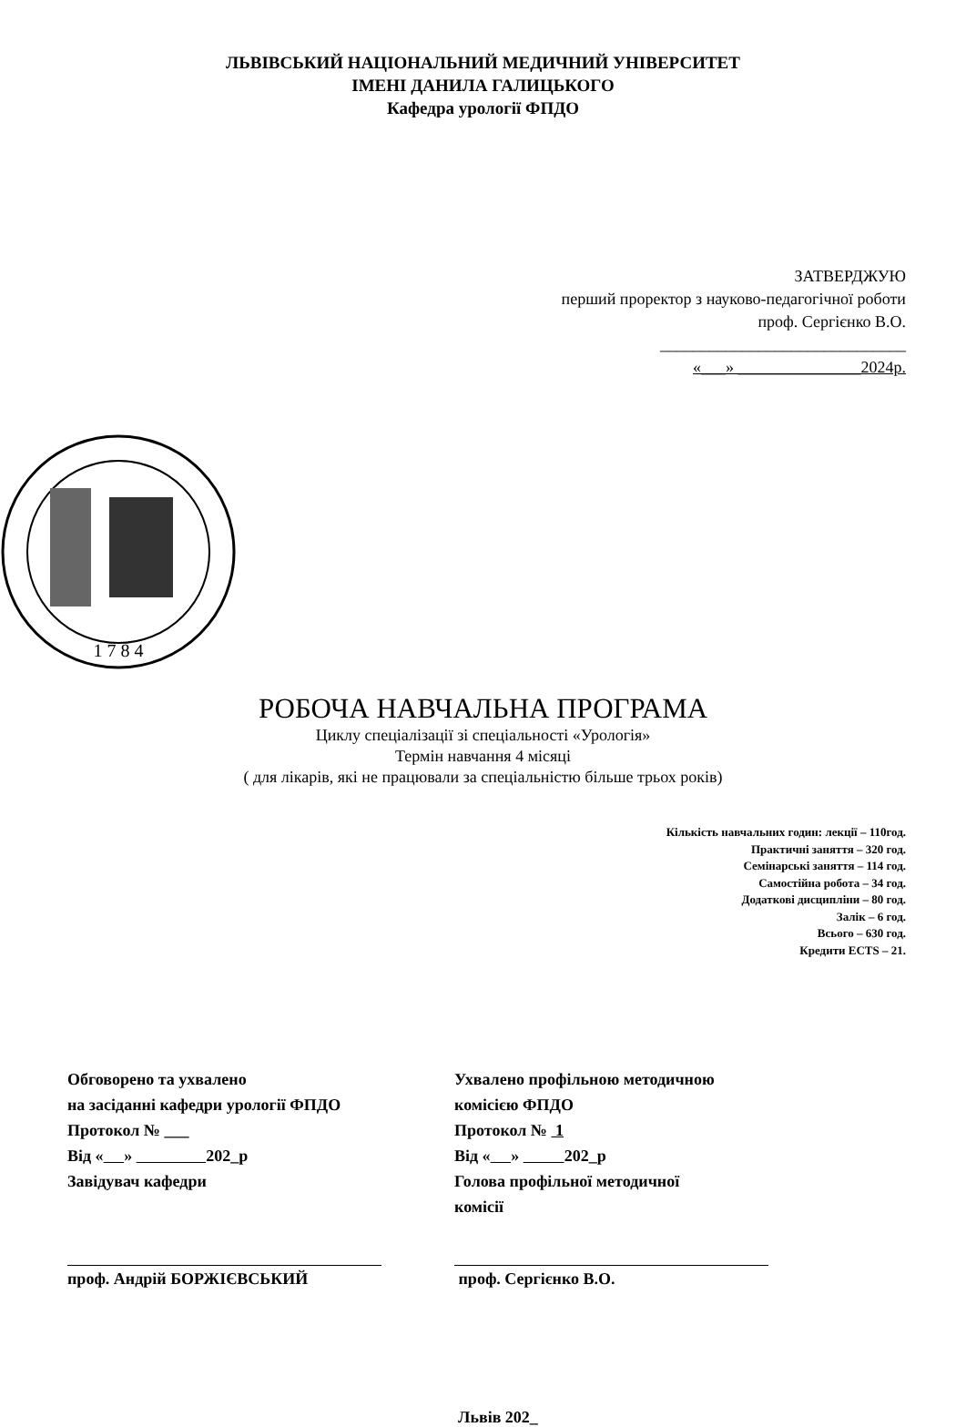ЛЬВІВСЬКИЙ НАЦІОНАЛЬНИЙ МЕДИЧНИЙ УНІВЕРСИТЕТ
ІМЕНІ ДАНИЛА ГАЛИЦЬКОГО
Кафедра урології ФПДО
ЗАТВЕРДЖУЮ
перший проректор з науково-педагогічної роботи
проф. Сергієнко В.О.
______________________________
«___» _______________2024р.
1 7 8 4
РОБОЧА НАВЧАЛЬНА ПРОГРАМА
Циклу спеціалізації зі спеціальності «Урологія»
Термін навчання 4 місяці
( для лікарів, які не працювали за спеціальністю більше трьох років)
Кількість навчальних годин: лекції – 110год.
Практичні заняття – 320 год.
Семінарські заняття – 114 год.
Самостійна робота – 34 год.
Додаткові дисципліни – 80 год.
Залік – 6 год.
Всього – 630 год.
Кредити ECTS – 21.
Обговорено та ухвалено
на засіданні кафедри урології ФПДО
Протокол № ___
Від « » 202_р
Завідувач кафедри
проф. Андрій БОРЖІЄВСЬКИЙ
Ухвалено профільною методичною
комісією ФПДО
Протокол № 1
Від « » 202_р
Голова профільної методичної
комісії
проф. Сергієнко В.О.
Львів 202_